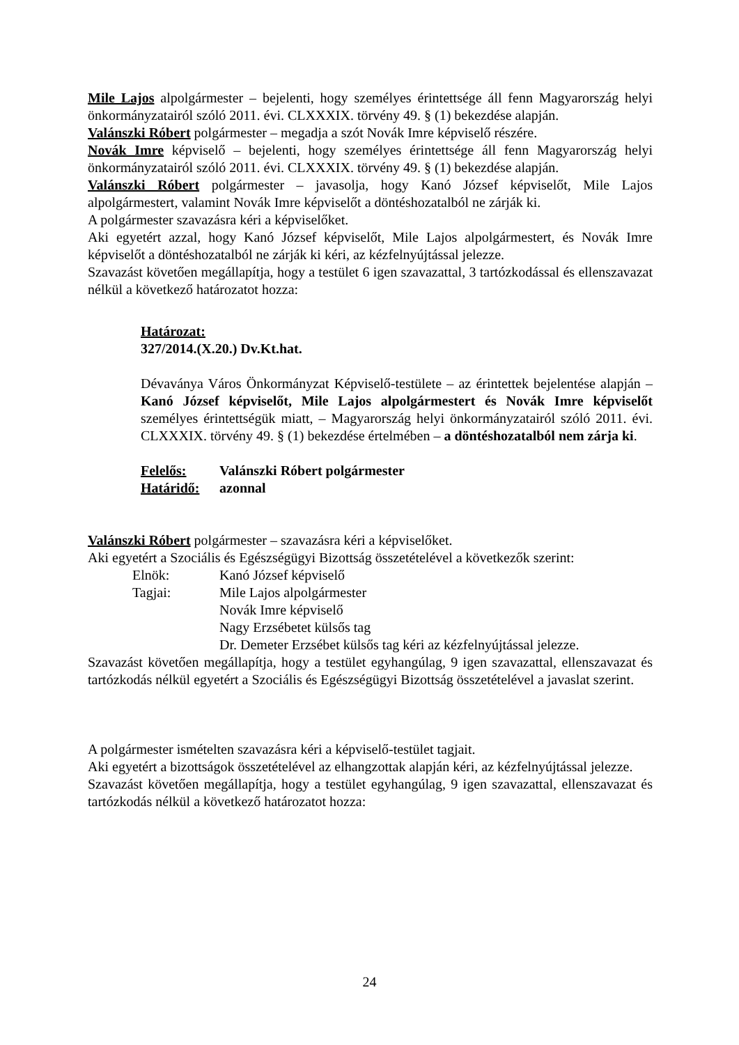Mile Lajos alpolgármester – bejelenti, hogy személyes érintettsége áll fenn Magyarország helyi önkormányzatairól szóló 2011. évi. CLXXXIX. törvény 49. § (1) bekezdése alapján.
Valánszki Róbert polgármester – megadja a szót Novák Imre képviselő részére.
Novák Imre képviselő – bejelenti, hogy személyes érintettsége áll fenn Magyarország helyi önkormányzatairól szóló 2011. évi. CLXXXIX. törvény 49. § (1) bekezdése alapján.
Valánszki Róbert polgármester – javasolja, hogy Kanó József képviselőt, Mile Lajos alpolgármestert, valamint Novák Imre képviselőt a döntéshozatalból ne zárják ki.
A polgármester szavazásra kéri a képviselőket.
Aki egyetért azzal, hogy Kanó József képviselőt, Mile Lajos alpolgármestert, és Novák Imre képviselőt a döntéshozatalból ne zárják ki kéri, az kézfelnyújtással jelezze.
Szavazást követően megállapítja, hogy a testület 6 igen szavazattal, 3 tartózkodással és ellenszavazat nélkül a következő határozatot hozza:
Határozat:
327/2014.(X.20.) Dv.Kt.hat.
Dévaványa Város Önkormányzat Képviselő-testülete – az érintettek bejelentése alapján – Kanó József képviselőt, Mile Lajos alpolgármestert és Novák Imre képviselőt személyes érintettségük miatt, – Magyarország helyi önkormányzatairól szóló 2011. évi. CLXXXIX. törvény 49. § (1) bekezdése értelmében – a döntéshozatalból nem zárja ki.
| Felelős: | Valánszki Róbert polgármester |
| Határidő: | azonnal |
Valánszki Róbert polgármester – szavazásra kéri a képviselőket.
Aki egyetért a Szociális és Egészségügyi Bizottság összetételével a következők szerint:
| Elnök: | Kanó József képviselő |
| Tagjai: | Mile Lajos alpolgármester |
| | Novák Imre képviselő |
| | Nagy Erzsébetet külsős tag |
| | Dr. Demeter Erzsébet külsős tag kéri az kézfelnyújtással jelezze. |
Szavazást követően megállapítja, hogy a testület egyhangúlag, 9 igen szavazattal, ellenszavazat és tartózkodás nélkül egyetért a Szociális és Egészségügyi Bizottság összetételével a javaslat szerint.
A polgármester ismételten szavazásra kéri a képviselő-testület tagjait.
Aki egyetért a bizottságok összetételével az elhangzottak alapján kéri, az kézfelnyújtással jelezze.
Szavazást követően megállapítja, hogy a testület egyhangúlag, 9 igen szavazattal, ellenszavazat és tartózkodás nélkül a következő határozatot hozza:
24